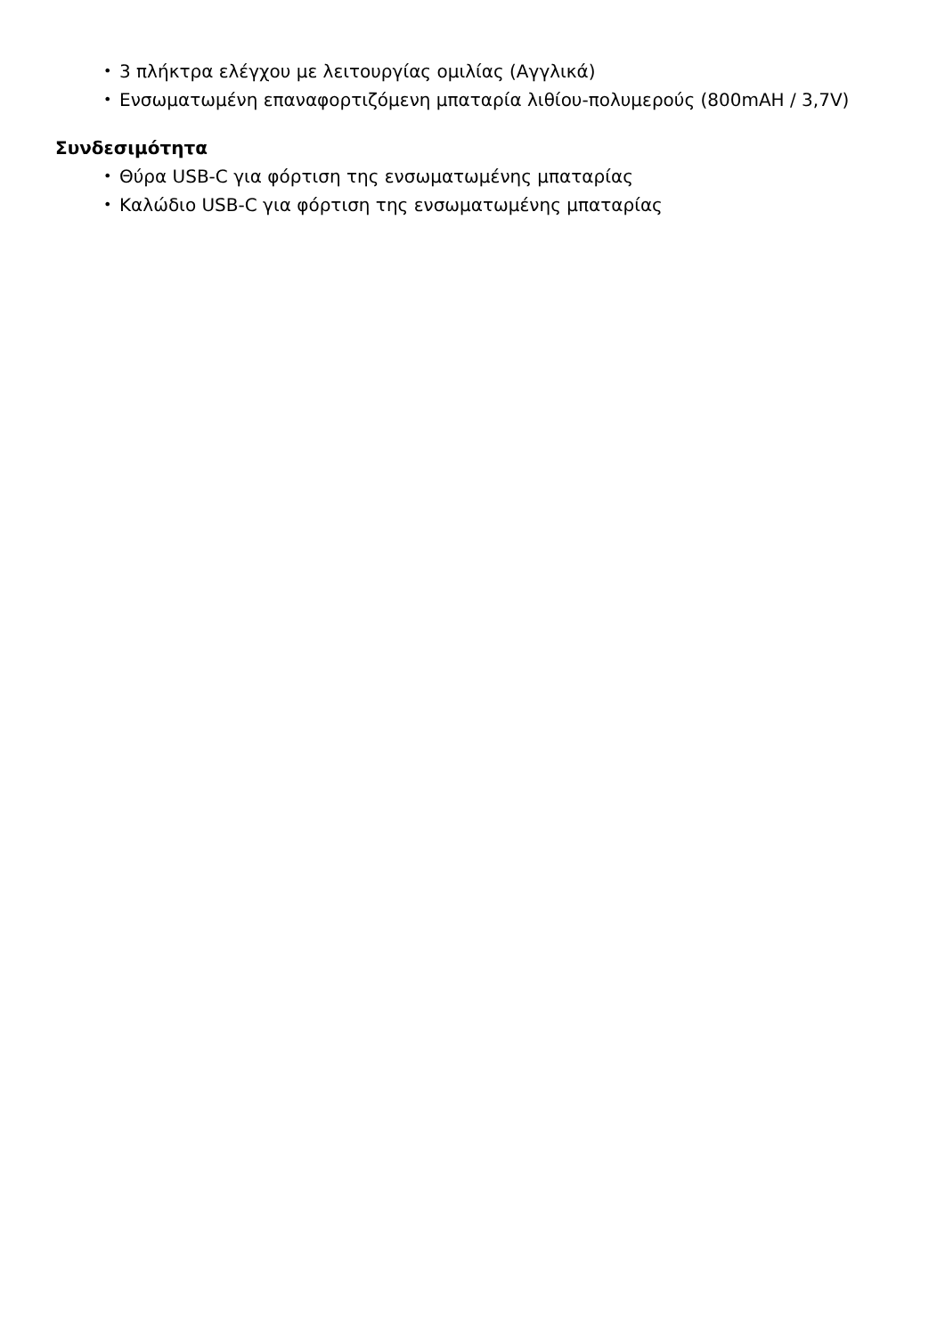• 3 πλήκτρα ελέγχου με λειτουργίας ομιλίας (Αγγλικά)
• Ενσωματωμένη επαναφορτιζόμενη μπαταρία λιθίου-πολυμερούς (800mAH / 3,7V)
Συνδεσιμότητα
• Θύρα USB-C για φόρτιση της ενσωματωμένης μπαταρίας
• Καλώδιο USB-C για φόρτιση της ενσωματωμένης μπαταρίας